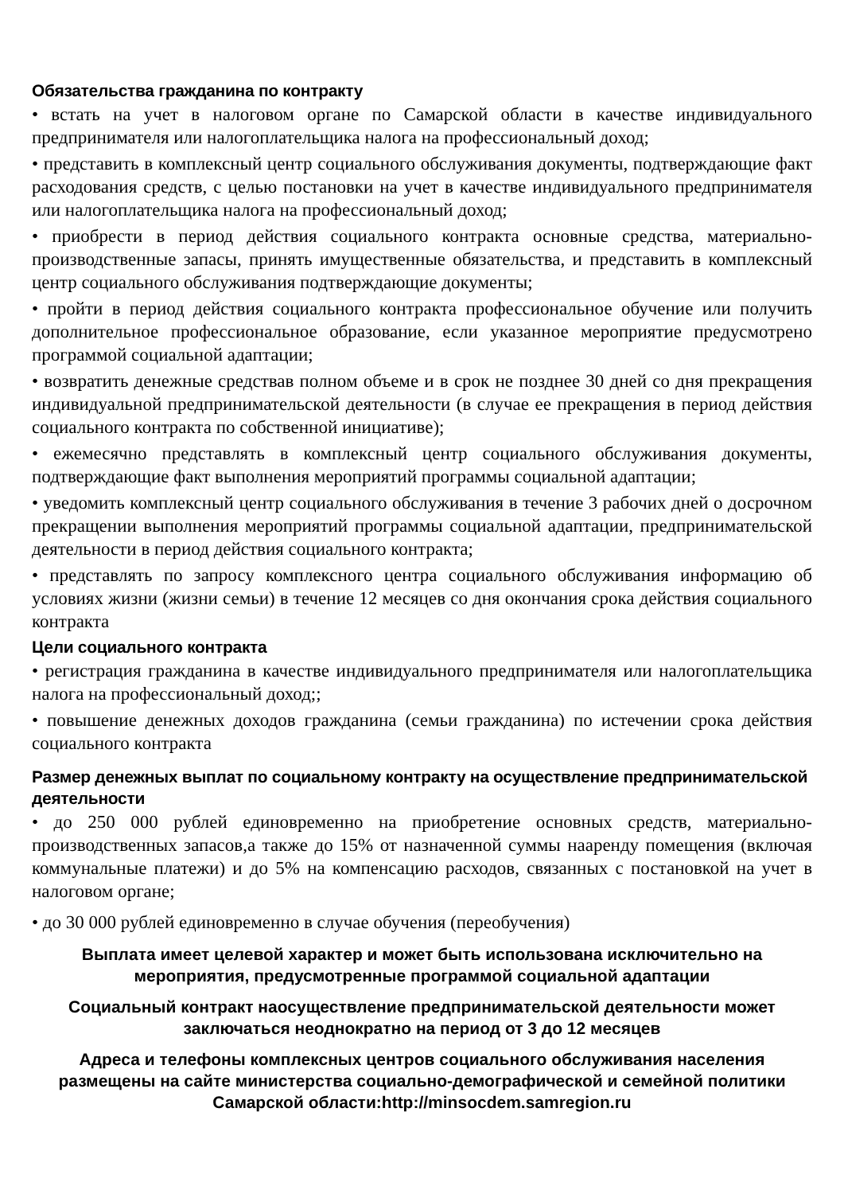Обязательства гражданина по контракту
• встать на учет в налоговом органе по Самарской области в качестве индивидуального предпринимателя или налогоплательщика налога на профессиональный доход;
• представить в комплексный центр социального обслуживания документы, подтверждающие факт расходования средств, с целью постановки на учет в качестве индивидуального предпринимателя или налогоплательщика налога на профессиональный доход;
• приобрести в период действия социального контракта основные средства, материально-производственные запасы, принять имущественные обязательства, и представить в комплексный центр социального обслуживания подтверждающие документы;
• пройти в период действия социального контракта профессиональное обучение или получить дополнительное профессиональное образование, если указанное мероприятие предусмотрено программой социальной адаптации;
• возвратить денежные средствав полном объеме и в срок не позднее 30 дней со дня прекращения индивидуальной предпринимательской деятельности (в случае ее прекращения в период действия социального контракта по собственной инициативе);
• ежемесячно представлять в комплексный центр социального обслуживания документы, подтверждающие факт выполнения мероприятий программы социальной адаптации;
• уведомить комплексный центр социального обслуживания в течение 3 рабочих дней о досрочном прекращении выполнения мероприятий программы социальной адаптации, предпринимательской деятельности в период действия социального контракта;
• представлять по запросу комплексного центра социального обслуживания информацию об условиях жизни (жизни семьи) в течение 12 месяцев со дня окончания срока действия социального контракта
Цели социального контракта
• регистрация гражданина в качестве индивидуального предпринимателя или налогоплательщика налога на профессиональный доход;;
• повышение денежных доходов гражданина (семьи гражданина) по истечении срока действия социального контракта
Размер денежных выплат по социальному контракту на осуществление предпринимательской деятельности
• до 250 000 рублей единовременно на приобретение основных средств, материально-производственных запасов,а также до 15% от назначенной суммы нааренду помещения (включая коммунальные платежи) и до 5% на компенсацию расходов, связанных с постановкой на учет в налоговом органе;
• до 30 000 рублей единовременно в случае обучения (переобучения)
Выплата имеет целевой характер и может быть использована исключительно на мероприятия, предусмотренные программой социальной адаптации
Социальный контракт наосуществление предпринимательской деятельности может заключаться неоднократно на период от 3 до 12 месяцев
Адреса и телефоны комплексных центров социального обслуживания населения размещены на сайте министерства социально-демографической и семейной политики Самарской области:http://minsocdem.samregion.ru